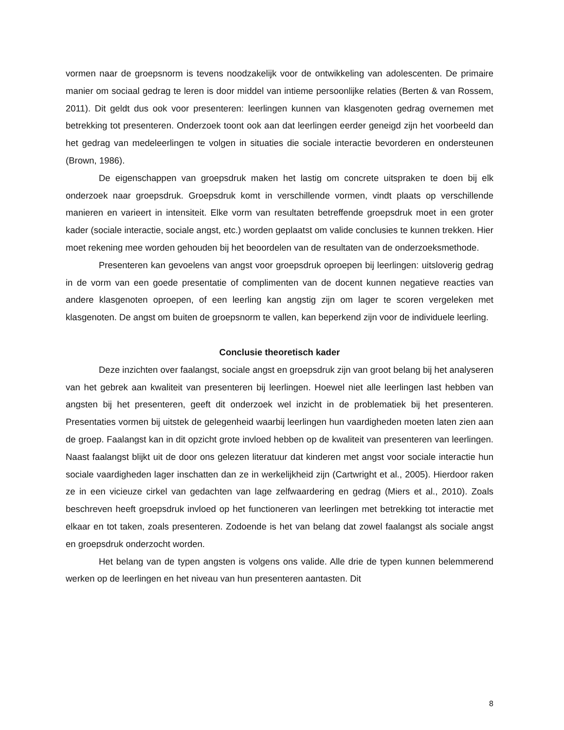vormen naar de groepsnorm is tevens noodzakelijk voor de ontwikkeling van adolescenten. De primaire manier om sociaal gedrag te leren is door middel van intieme persoonlijke relaties (Berten & van Rossem, 2011). Dit geldt dus ook voor presenteren: leerlingen kunnen van klasgenoten gedrag overnemen met betrekking tot presenteren. Onderzoek toont ook aan dat leerlingen eerder geneigd zijn het voorbeeld dan het gedrag van medeleerlingen te volgen in situaties die sociale interactie bevorderen en ondersteunen (Brown, 1986).
De eigenschappen van groepsdruk maken het lastig om concrete uitspraken te doen bij elk onderzoek naar groepsdruk. Groepsdruk komt in verschillende vormen, vindt plaats op verschillende manieren en varieert in intensiteit. Elke vorm van resultaten betreffende groepsdruk moet in een groter kader (sociale interactie, sociale angst, etc.) worden geplaatst om valide conclusies te kunnen trekken. Hier moet rekening mee worden gehouden bij het beoordelen van de resultaten van de onderzoeksmethode.
Presenteren kan gevoelens van angst voor groepsdruk oproepen bij leerlingen: uitsloverig gedrag in de vorm van een goede presentatie of complimenten van de docent kunnen negatieve reacties van andere klasgenoten oproepen, of een leerling kan angstig zijn om lager te scoren vergeleken met klasgenoten. De angst om buiten de groepsnorm te vallen, kan beperkend zijn voor de individuele leerling.
Conclusie theoretisch kader
Deze inzichten over faalangst, sociale angst en groepsdruk zijn van groot belang bij het analyseren van het gebrek aan kwaliteit van presenteren bij leerlingen. Hoewel niet alle leerlingen last hebben van angsten bij het presenteren, geeft dit onderzoek wel inzicht in de problematiek bij het presenteren. Presentaties vormen bij uitstek de gelegenheid waarbij leerlingen hun vaardigheden moeten laten zien aan de groep. Faalangst kan in dit opzicht grote invloed hebben op de kwaliteit van presenteren van leerlingen. Naast faalangst blijkt uit de door ons gelezen literatuur dat kinderen met angst voor sociale interactie hun sociale vaardigheden lager inschatten dan ze in werkelijkheid zijn (Cartwright et al., 2005). Hierdoor raken ze in een vicieuze cirkel van gedachten van lage zelfwaardering en gedrag (Miers et al., 2010). Zoals beschreven heeft groepsdruk invloed op het functioneren van leerlingen met betrekking tot interactie met elkaar en tot taken, zoals presenteren. Zodoende is het van belang dat zowel faalangst als sociale angst en groepsdruk onderzocht worden.
Het belang van de typen angsten is volgens ons valide. Alle drie de typen kunnen belemmerend werken op de leerlingen en het niveau van hun presenteren aantasten. Dit
8